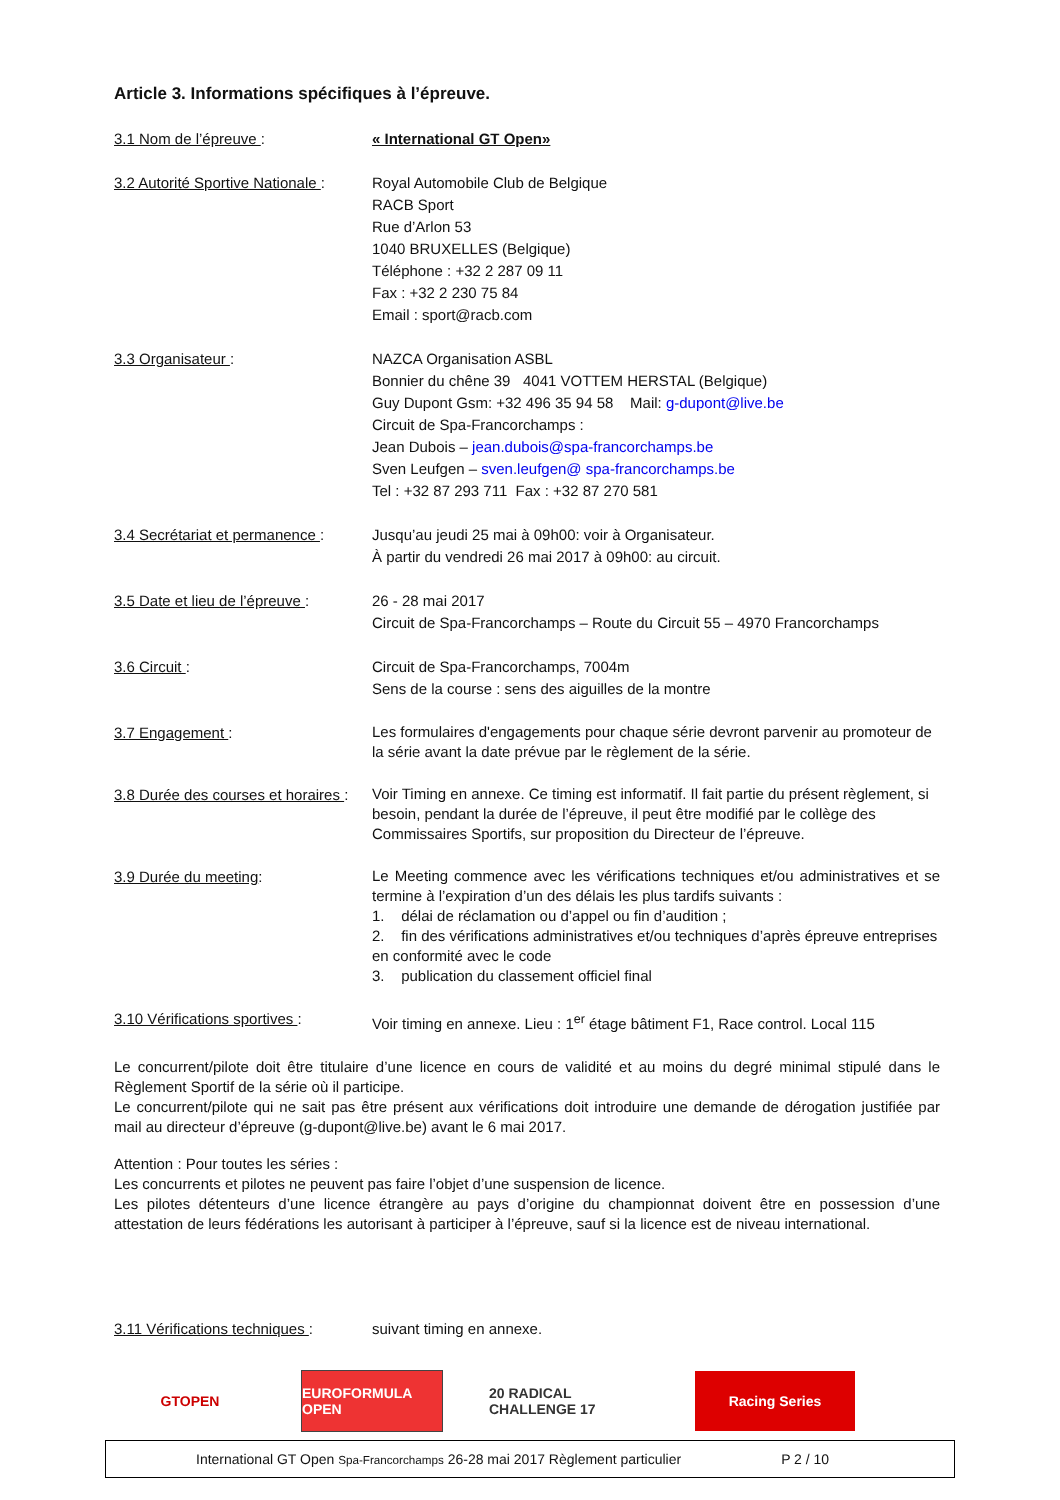Article 3. Informations spécifiques à l’épreuve.
3.1 Nom de l’épreuve : « International GT Open»
3.2 Autorité Sportive Nationale :
Royal Automobile Club de Belgique
RACB Sport
Rue d’Arlon 53
1040 BRUXELLES (Belgique)
Téléphone : +32 2 287 09 11
Fax : +32 2 230 75 84
Email : sport@racb.com
3.3 Organisateur : NAZCA Organisation ASBL
Bonnier du chêne 39 4041 VOTTEM HERSTAL (Belgique)
Guy Dupont Gsm: +32 496 35 94 58 Mail: g-dupont@live.be
Circuit de Spa-Francorchamps :
Jean Dubois – jean.dubois@spa-francorchamps.be
Sven Leufgen – sven.leufgen@ spa-francorchamps.be
Tel : +32 87 293 711 Fax : +32 87 270 581
3.4 Secrétariat et permanence :
Jusqu’au jeudi 25 mai à 09h00: voir à Organisateur.
À partir du vendredi 26 mai 2017 à 09h00: au circuit.
3.5 Date et lieu de l’épreuve :
26 - 28 mai 2017
Circuit de Spa-Francorchamps – Route du Circuit 55 – 4970 Francorchamps
3.6 Circuit : Circuit de Spa-Francorchamps, 7004m
Sens de la course : sens des aiguilles de la montre
3.7 Engagement :
Les formulaires d'engagements pour chaque série devront parvenir au promoteur de la série avant la date prévue par le règlement de la série.
3.8 Durée des courses et horaires :
Voir Timing en annexe. Ce timing est informatif. Il fait partie du présent règlement, si besoin, pendant la durée de l’épreuve, il peut être modifié par le collège des Commissaires Sportifs, sur proposition du Directeur de l’épreuve.
3.9 Durée du meeting:
Le Meeting commence avec les vérifications techniques et/ou administratives et se termine à l’expiration d’un des délais les plus tardifs suivants :
1. délai de réclamation ou d’appel ou fin d’audition ;
2. fin des vérifications administratives et/ou techniques d’après épreuve entreprises en conformité avec le code
3. publication du classement officiel final
3.10 Vérifications sportives :
Voir timing en annexe. Lieu : 1<sup>er</sup> étage bâtiment F1, Race control. Local 115
Le concurrent/pilote doit être titulaire d’une licence en cours de validité et au moins du degré minimal stipulé dans le Règlement Sportif de la série où il participe.
Le concurrent/pilote qui ne sait pas être présent aux vérifications doit introduire une demande de dérogation justifiée par mail au directeur d’épreuve (g-dupont@live.be) avant le 6 mai 2017.
Attention : Pour toutes les séries :
Les concurrents et pilotes ne peuvent pas faire l’objet d’une suspension de licence.
Les pilotes détenteurs d’une licence étrangère au pays d’origine du championnat doivent être en possession d’une attestation de leurs fédérations les autorisant à participer à l’épreuve, sauf si la licence est de niveau international.
3.11 Vérifications techniques :
suivant timing en annexe.
GTOPEN EUROFORMULA OPEN
20 RADICAL CHALLENGE 17
Racing Series
International GT Open Spa-Francorchamps 26-28 mai 2017 Règlement particulier P 2 / 10